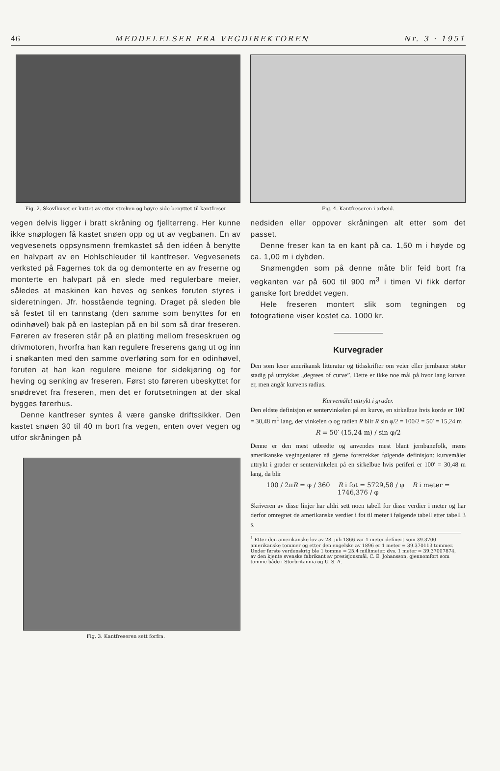46 MEDDELELSER FRA VEGDIREKTOREN Nr. 3 · 1951
Fig. 2. Skovlhuset er kuttet av etter streken og høyre side benyttet til kantfreser
vegen delvis ligger i bratt skråning og fjellterreng. Her kunne ikke snøplogen få kastet snøen opp og ut av vegbanen. En av vegvesenets oppsynsmenn fremkastet så den idéen å benytte en halvpart av en Hohlschleuder til kantfreser. Vegvesenets verksted på Fagernes tok da og demonterte en av freserne og monterte en halvpart på en slede med regulerbare meier, således at maskinen kan heves og senkes foruten styres i sideretningen. Jfr. hosstående tegning. Draget på sleden ble så festet til en tannstang (den samme som benyttes for en odinhøvel) bak på en lasteplan på en bil som så drar freseren. Føreren av freseren står på en platting mellom freseskruen og drivmotoren, hvorfra han kan regulere freserens gang ut og inn i snøkanten med den samme overføring som for en odinhøvel, foruten at han kan regulere meiene for sidekjøring og for heving og senking av freseren. Først sto føreren ubeskyttet for snødrevet fra freseren, men det er forutsetningen at der skal bygges førerhus.
Denne kantfreser syntes å være ganske driftssikker. Den kastet snøen 30 til 40 m bort fra vegen, enten over vegen og utfor skråningen på
Fig. 3. Kantfreseren sett forfra.
Fig. 4. Kantfreseren i arbeid.
nedsiden eller oppover skråningen alt etter som det passet.
Denne freser kan ta en kant på ca. 1,50 m i høyde og ca. 1,00 m i dybden.
Snømengden som på denne måte blir feid bort fra vegkanten var på 600 til 900 m<sup>3</sup> i timen Vi fikk derfor ganske fort breddet vegen.
Hele freseren montert slik som tegningen og fotografiene viser kostet ca. 1000 kr.
Kurvegrader
Den som leser amerikansk litteratur og tidsskrifter om veier eller jernbaner støter stadig på uttrykket „degrees of curve”. Dette er ikke noe mål på hvor lang kurven er, men angår kurvens radius.
Kurvemålet uttrykt i grader.
Den eldste definisjon er sentervinkelen på en kurve, en sirkelbue hvis korde er 100′ = 30,48 m<sup>1</sup> lang, der vinkelen φ og radien R blir R sin φ/2 = 100/2 = 50′ = 15,24 m
R = 50′ (15,24 m) / sin φ/2
Denne er den mest utbredte og anvendes mest blant jernbanefolk, mens amerikanske vegingeniører nå gjerne foretrekker følgende definisjon: kurvemålet uttrykt i grader er sentervinkelen på en sirkelbue hvis periferi er 100′ = 30,48 m lang, da blir
100 / 2πR = φ / 360 R i fot = 5729,58 / φ R i meter = 1746,376 / φ
Skriveren av disse linjer har aldri sett noen tabell for disse verdier i meter og har derfor omregnet de amerikanske verdier i fot til meter i følgende tabell etter tabell 3 s.
<sup>1</sup> Etter den amerikanske lov av 28. juli 1866 var 1 meter definert som 39.3700 amerikanske tommer og etter den engelske av 1896 er 1 meter = 39.370113 tommer. Under første verdenskrig ble 1 tomme = 25.4 millimeter. dvs. 1 meter = 39.37007874, av den kjente svenske fabrikant av presisjonsmål, C. E. Johansson, gjennomført som tomme både i Storbritannia og U. S. A.